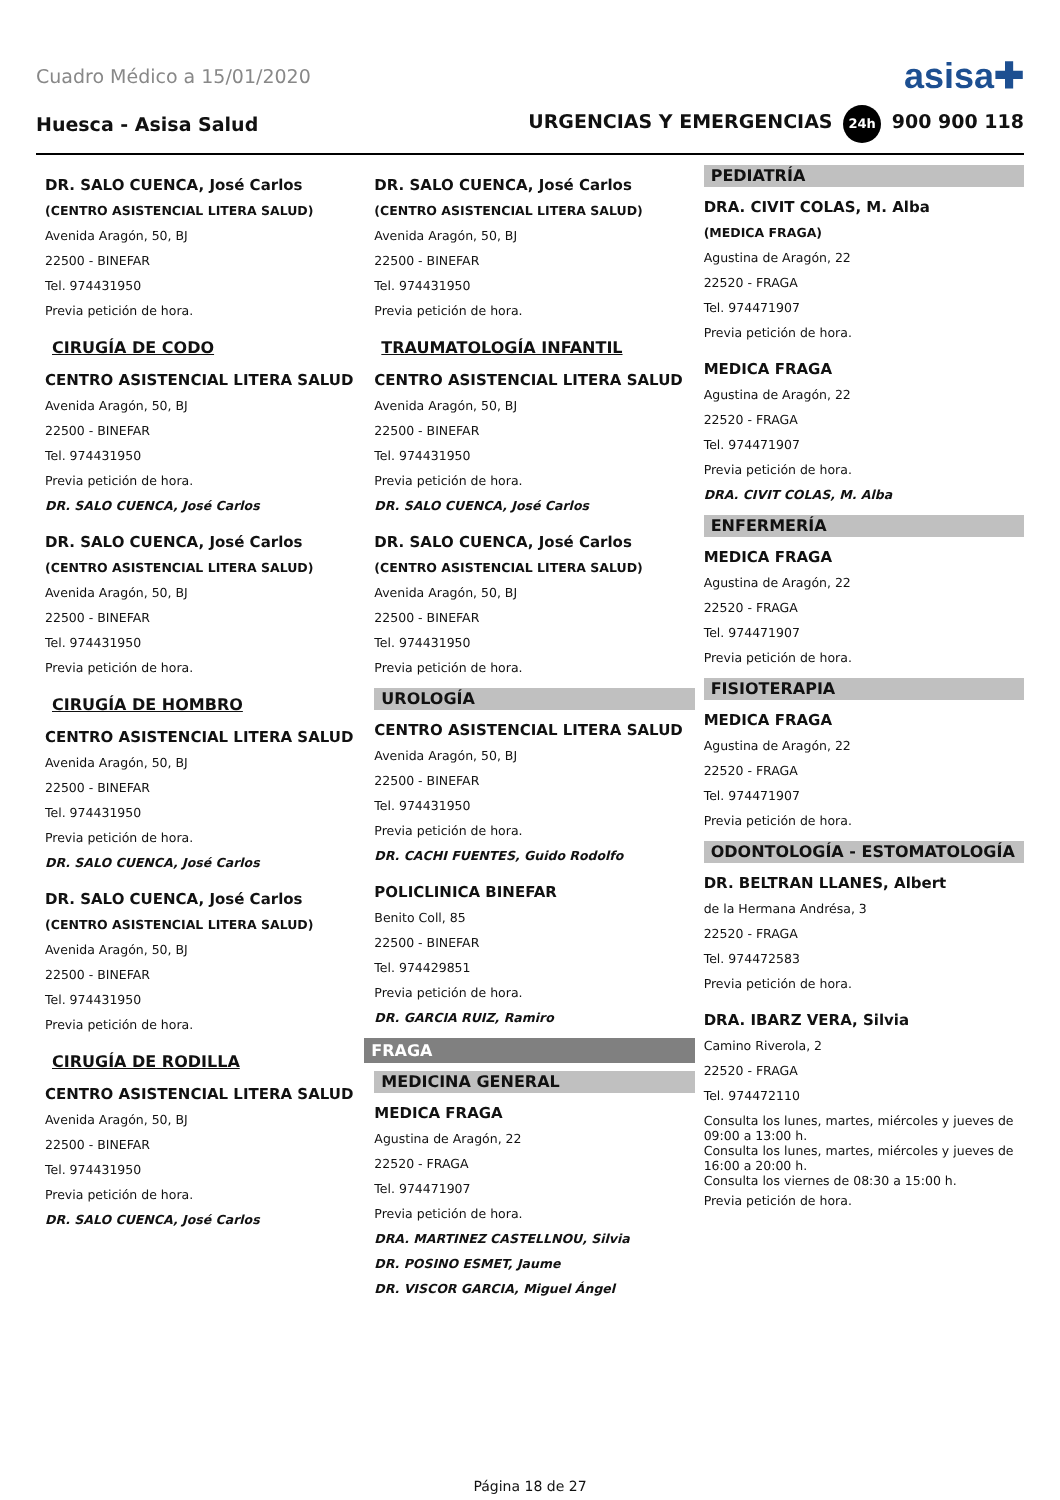Cuadro Médico a 15/01/2020 asisa✚
Huesca - Asisa Salud URGENCIAS Y EMERGENCIAS 24h 900 900 118
DR. SALO CUENCA, José Carlos
(CENTRO ASISTENCIAL LITERA SALUD)
Avenida Aragón, 50, BJ
22500 - BINEFAR
Tel. 974431950
Previa petición de hora.
CIRUGÍA DE CODO
CENTRO ASISTENCIAL LITERA SALUD
Avenida Aragón, 50, BJ
22500 - BINEFAR
Tel. 974431950
Previa petición de hora.
DR. SALO CUENCA, José Carlos
DR. SALO CUENCA, José Carlos
(CENTRO ASISTENCIAL LITERA SALUD)
Avenida Aragón, 50, BJ
22500 - BINEFAR
Tel. 974431950
Previa petición de hora.
CIRUGÍA DE HOMBRO
CENTRO ASISTENCIAL LITERA SALUD
Avenida Aragón, 50, BJ
22500 - BINEFAR
Tel. 974431950
Previa petición de hora.
DR. SALO CUENCA, José Carlos
DR. SALO CUENCA, José Carlos
(CENTRO ASISTENCIAL LITERA SALUD)
Avenida Aragón, 50, BJ
22500 - BINEFAR
Tel. 974431950
Previa petición de hora.
CIRUGÍA DE RODILLA
CENTRO ASISTENCIAL LITERA SALUD
Avenida Aragón, 50, BJ
22500 - BINEFAR
Tel. 974431950
Previa petición de hora.
DR. SALO CUENCA, José Carlos
DR. SALO CUENCA, José Carlos
(CENTRO ASISTENCIAL LITERA SALUD)
Avenida Aragón, 50, BJ
22500 - BINEFAR
Tel. 974431950
Previa petición de hora.
TRAUMATOLOGÍA INFANTIL
CENTRO ASISTENCIAL LITERA SALUD
Avenida Aragón, 50, BJ
22500 - BINEFAR
Tel. 974431950
Previa petición de hora.
DR. SALO CUENCA, José Carlos
DR. SALO CUENCA, José Carlos
(CENTRO ASISTENCIAL LITERA SALUD)
Avenida Aragón, 50, BJ
22500 - BINEFAR
Tel. 974431950
Previa petición de hora.
UROLOGÍA
CENTRO ASISTENCIAL LITERA SALUD
Avenida Aragón, 50, BJ
22500 - BINEFAR
Tel. 974431950
Previa petición de hora.
DR. CACHI FUENTES, Guido Rodolfo
POLICLINICA BINEFAR
Benito Coll, 85
22500 - BINEFAR
Tel. 974429851
Previa petición de hora.
DR. GARCIA RUIZ, Ramiro
FRAGA
MEDICINA GENERAL
MEDICA FRAGA
Agustina de Aragón, 22
22520 - FRAGA
Tel. 974471907
Previa petición de hora.
DRA. MARTINEZ CASTELLNOU, Silvia
DR. POSINO ESMET, Jaume
DR. VISCOR GARCIA, Miguel Ángel
PEDIATRÍA
DRA. CIVIT COLAS, M. Alba
(MEDICA FRAGA)
Agustina de Aragón, 22
22520 - FRAGA
Tel. 974471907
Previa petición de hora.
MEDICA FRAGA
Agustina de Aragón, 22
22520 - FRAGA
Tel. 974471907
Previa petición de hora.
DRA. CIVIT COLAS, M. Alba
ENFERMERÍA
MEDICA FRAGA
Agustina de Aragón, 22
22520 - FRAGA
Tel. 974471907
Previa petición de hora.
FISIOTERAPIA
MEDICA FRAGA
Agustina de Aragón, 22
22520 - FRAGA
Tel. 974471907
Previa petición de hora.
ODONTOLOGÍA - ESTOMATOLOGÍA
DR. BELTRAN LLANES, Albert
de la Hermana Andrésa, 3
22520 - FRAGA
Tel. 974472583
Previa petición de hora.
DRA. IBARZ VERA, Silvia
Camino Riverola, 2
22520 - FRAGA
Tel. 974472110
Consulta los lunes, martes, miércoles y jueves de 09:00 a 13:00 h.
Consulta los lunes, martes, miércoles y jueves de 16:00 a 20:00 h.
Consulta los viernes de 08:30 a 15:00 h.
Previa petición de hora.
Página 18 de 27